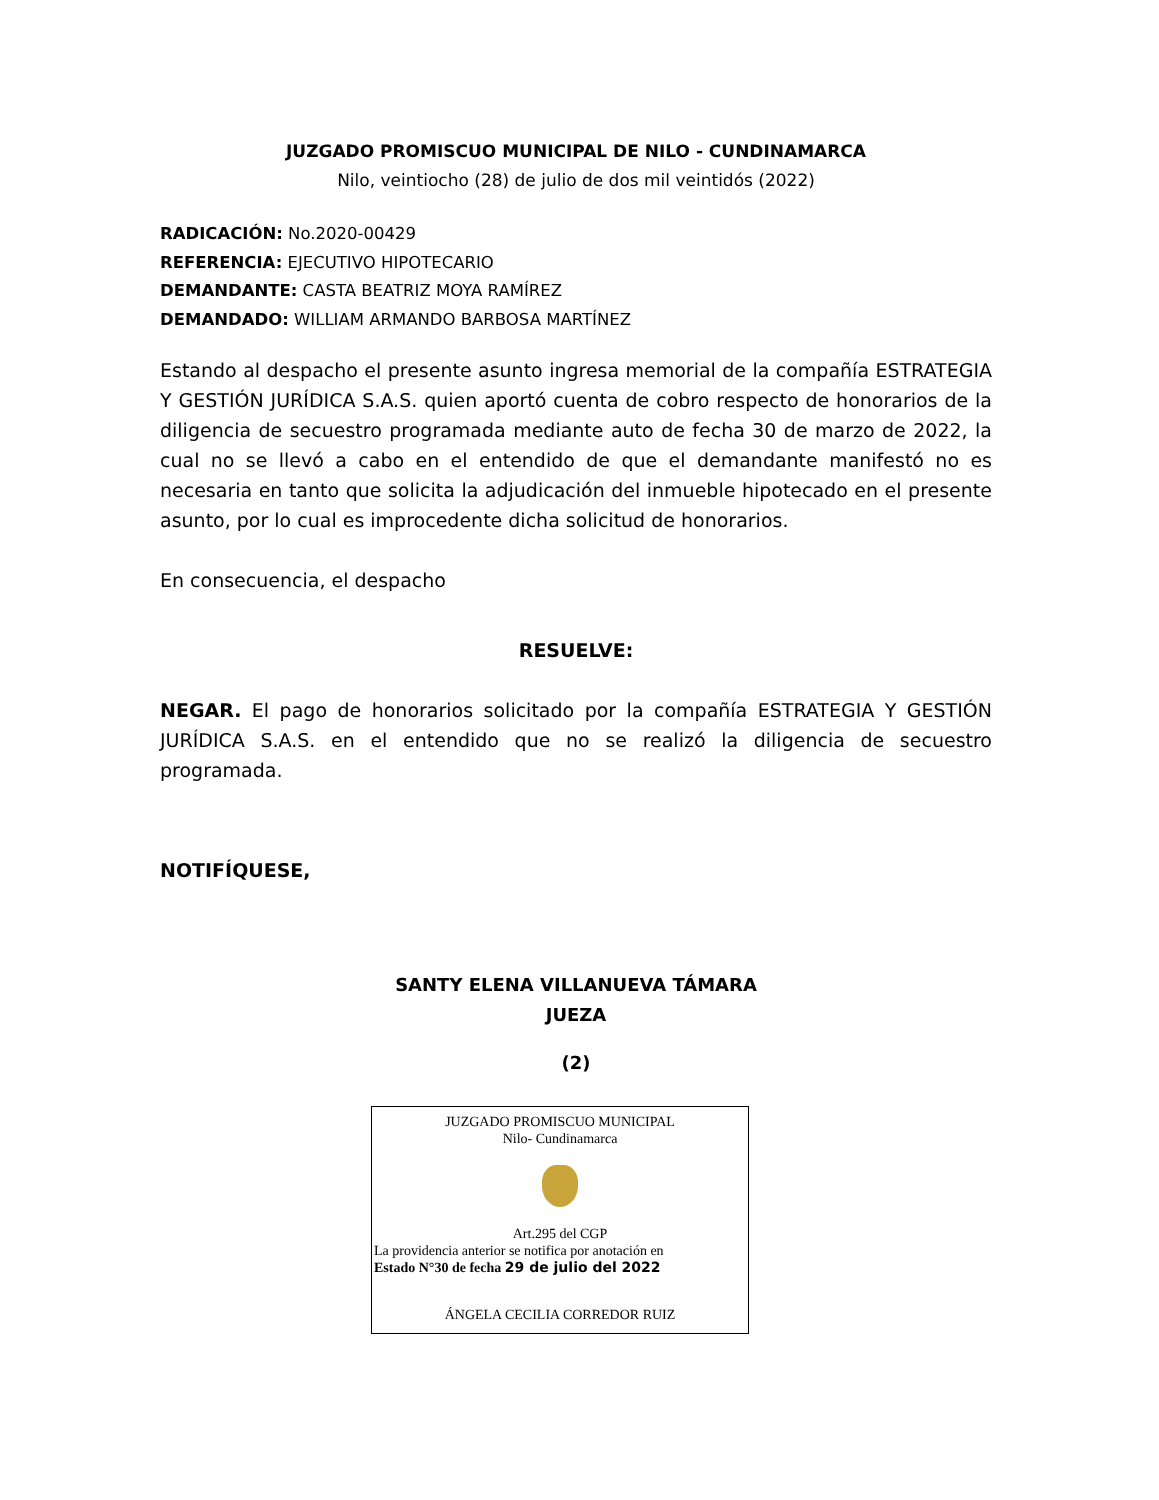JUZGADO PROMISCUO MUNICIPAL DE NILO - CUNDINAMARCA
Nilo, veintiocho (28) de julio de dos mil veintidós (2022)
RADICACIÓN: No.2020-00429
REFERENCIA: EJECUTIVO HIPOTECARIO
DEMANDANTE: CASTA BEATRIZ MOYA RAMÍREZ
DEMANDADO: WILLIAM ARMANDO BARBOSA MARTÍNEZ
Estando al despacho el presente asunto ingresa memorial de la compañía ESTRATEGIA Y GESTIÓN JURÍDICA S.A.S. quien aportó cuenta de cobro respecto de honorarios de la diligencia de secuestro programada mediante auto de fecha 30 de marzo de 2022, la cual no se llevó a cabo en el entendido de que el demandante manifestó no es necesaria en tanto que solicita la adjudicación del inmueble hipotecado en el presente asunto, por lo cual es improcedente dicha solicitud de honorarios.
En consecuencia, el despacho
RESUELVE:
NEGAR. El pago de honorarios solicitado por la compañía ESTRATEGIA Y GESTIÓN JURÍDICA S.A.S. en el entendido que no se realizó la diligencia de secuestro programada.
NOTIFÍQUESE,
SANTY ELENA VILLANUEVA TÁMARA
JUEZA
(2)
JUZGADO PROMISCUO MUNICIPAL
Nilo- Cundinamarca
Art.295 del CGP
La providencia anterior se notifica por anotación en
Estado N°30 de fecha 29 de julio del 2022
ÁNGELA CECILIA CORREDOR RUIZ